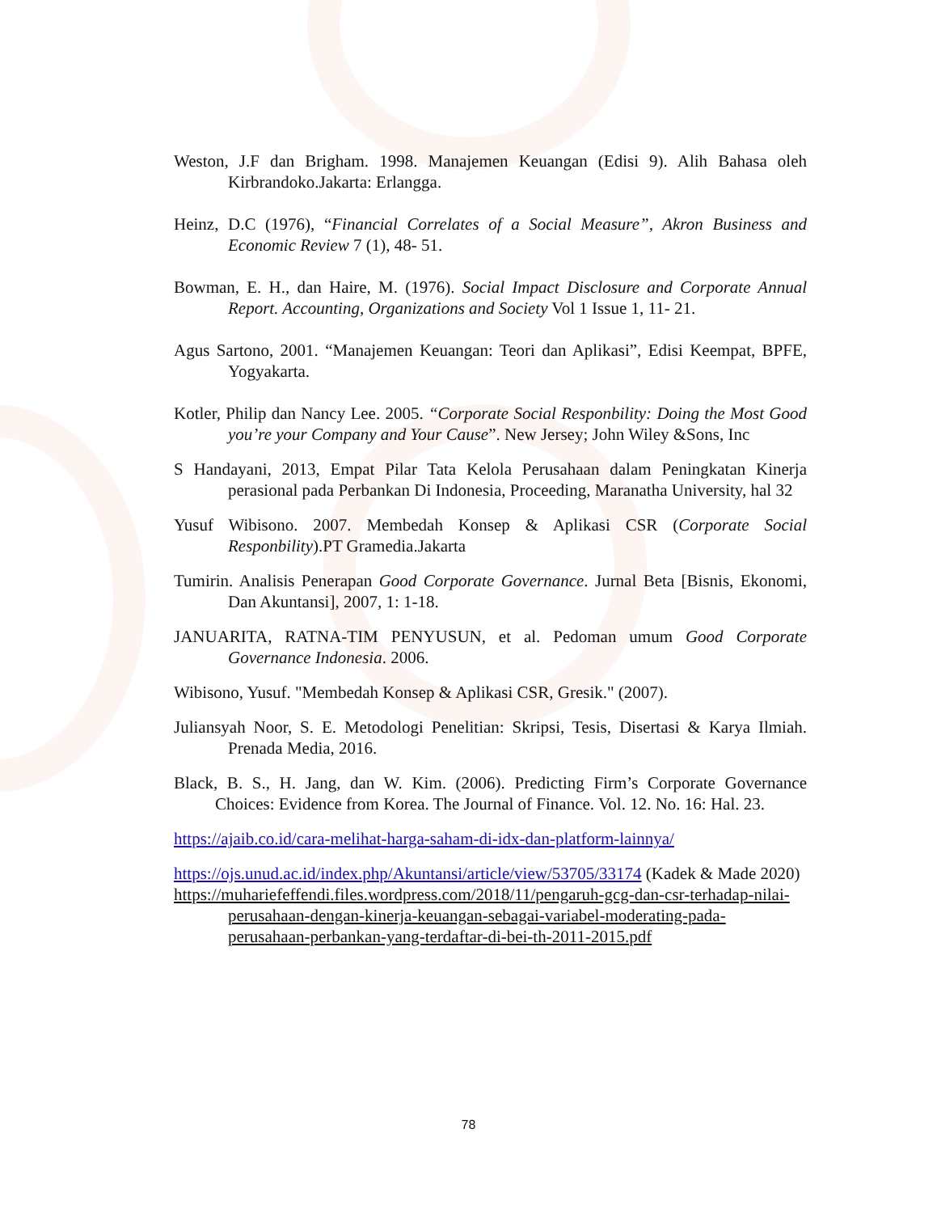Weston, J.F dan Brigham. 1998. Manajemen Keuangan (Edisi 9). Alih Bahasa oleh Kirbrandoko.Jakarta: Erlangga.
Heinz, D.C (1976), “Financial Correlates of a Social Measure”, Akron Business and Economic Review 7 (1), 48- 51.
Bowman, E. H., dan Haire, M. (1976). Social Impact Disclosure and Corporate Annual Report. Accounting, Organizations and Society Vol 1 Issue 1, 11- 21.
Agus Sartono, 2001. “Manajemen Keuangan: Teori dan Aplikasi”, Edisi Keempat, BPFE, Yogyakarta.
Kotler, Philip dan Nancy Lee. 2005. “Corporate Social Responbility: Doing the Most Good you’re your Company and Your Cause”. New Jersey; John Wiley &Sons, Inc
S Handayani, 2013, Empat Pilar Tata Kelola Perusahaan dalam Peningkatan Kinerja perasional pada Perbankan Di Indonesia, Proceeding, Maranatha University, hal 32
Yusuf Wibisono. 2007. Membedah Konsep & Aplikasi CSR (Corporate Social Responbility).PT Gramedia.Jakarta
Tumirin. Analisis Penerapan Good Corporate Governance. Jurnal Beta [Bisnis, Ekonomi, Dan Akuntansi], 2007, 1: 1-18.
JANUARITA, RATNA-TIM PENYUSUN, et al. Pedoman umum Good Corporate Governance Indonesia. 2006.
Wibisono, Yusuf. "Membedah Konsep & Aplikasi CSR, Gresik." (2007).
Juliansyah Noor, S. E. Metodologi Penelitian: Skripsi, Tesis, Disertasi & Karya Ilmiah. Prenada Media, 2016.
Black, B. S., H. Jang, dan W. Kim. (2006). Predicting Firm’s Corporate Governance Choices: Evidence from Korea. The Journal of Finance. Vol. 12. No. 16: Hal. 23.
https://ajaib.co.id/cara-melihat-harga-saham-di-idx-dan-platform-lainnya/
https://ojs.unud.ac.id/index.php/Akuntansi/article/view/53705/33174 (Kadek & Made 2020)
https://muhariefeffendi.files.wordpress.com/2018/11/pengaruh-gcg-dan-csr-terhadap-nilai-perusahaan-dengan-kinerja-keuangan-sebagai-variabel-moderating-pada-perusahaan-perbankan-yang-terdaftar-di-bei-th-2011-2015.pdf
78